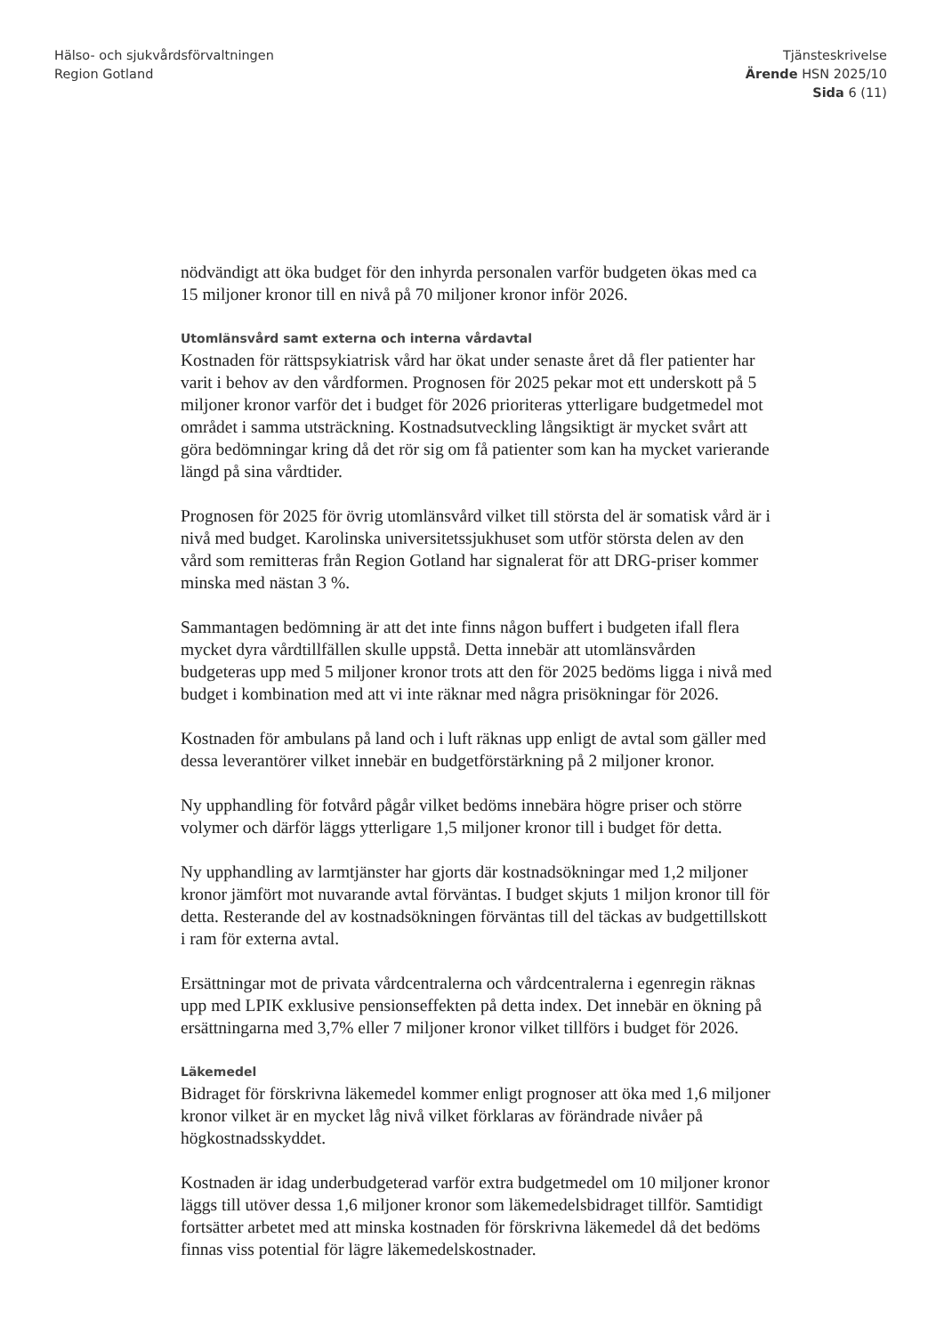Hälso- och sjukvårdsförvaltningen
Region Gotland
Tjänsteskrivelse
Ärende HSN 2025/10
Sida 6 (11)
nödvändigt att öka budget för den inhyrda personalen varför budgeten ökas med ca 15 miljoner kronor till en nivå på 70 miljoner kronor inför 2026.
Utomlänsvård samt externa och interna vårdavtal
Kostnaden för rättspsykiatrisk vård har ökat under senaste året då fler patienter har varit i behov av den vårdformen. Prognosen för 2025 pekar mot ett underskott på 5 miljoner kronor varför det i budget för 2026 prioriteras ytterligare budgetmedel mot området i samma utsträckning. Kostnadsutveckling långsiktigt är mycket svårt att göra bedömningar kring då det rör sig om få patienter som kan ha mycket varierande längd på sina vårdtider.
Prognosen för 2025 för övrig utomlänsvård vilket till största del är somatisk vård är i nivå med budget. Karolinska universitetssjukhuset som utför största delen av den vård som remitteras från Region Gotland har signalerat för att DRG-priser kommer minska med nästan 3 %.
Sammantagen bedömning är att det inte finns någon buffert i budgeten ifall flera mycket dyra vårdtillfällen skulle uppstå. Detta innebär att utomlänsvården budgeteras upp med 5 miljoner kronor trots att den för 2025 bedöms ligga i nivå med budget i kombination med att vi inte räknar med några prisökningar för 2026.
Kostnaden för ambulans på land och i luft räknas upp enligt de avtal som gäller med dessa leverantörer vilket innebär en budgetförstärkning på 2 miljoner kronor.
Ny upphandling för fotvård pågår vilket bedöms innebära högre priser och större volymer och därför läggs ytterligare 1,5 miljoner kronor till i budget för detta.
Ny upphandling av larmtjänster har gjorts där kostnadsökningar med 1,2 miljoner kronor jämfört mot nuvarande avtal förväntas. I budget skjuts 1 miljon kronor till för detta. Resterande del av kostnadsökningen förväntas till del täckas av budgettillskott i ram för externa avtal.
Ersättningar mot de privata vårdcentralerna och vårdcentralerna i egenregin räknas upp med LPIK exklusive pensionseffekten på detta index. Det innebär en ökning på ersättningarna med 3,7% eller 7 miljoner kronor vilket tillförs i budget för 2026.
Läkemedel
Bidraget för förskrivna läkemedel kommer enligt prognoser att öka med 1,6 miljoner kronor vilket är en mycket låg nivå vilket förklaras av förändrade nivåer på högkostnadsskyddet.
Kostnaden är idag underbudgeterad varför extra budgetmedel om 10 miljoner kronor läggs till utöver dessa 1,6 miljoner kronor som läkemedelsbidraget tillför. Samtidigt fortsätter arbetet med att minska kostnaden för förskrivna läkemedel då det bedöms finnas viss potential för lägre läkemedelskostnader.